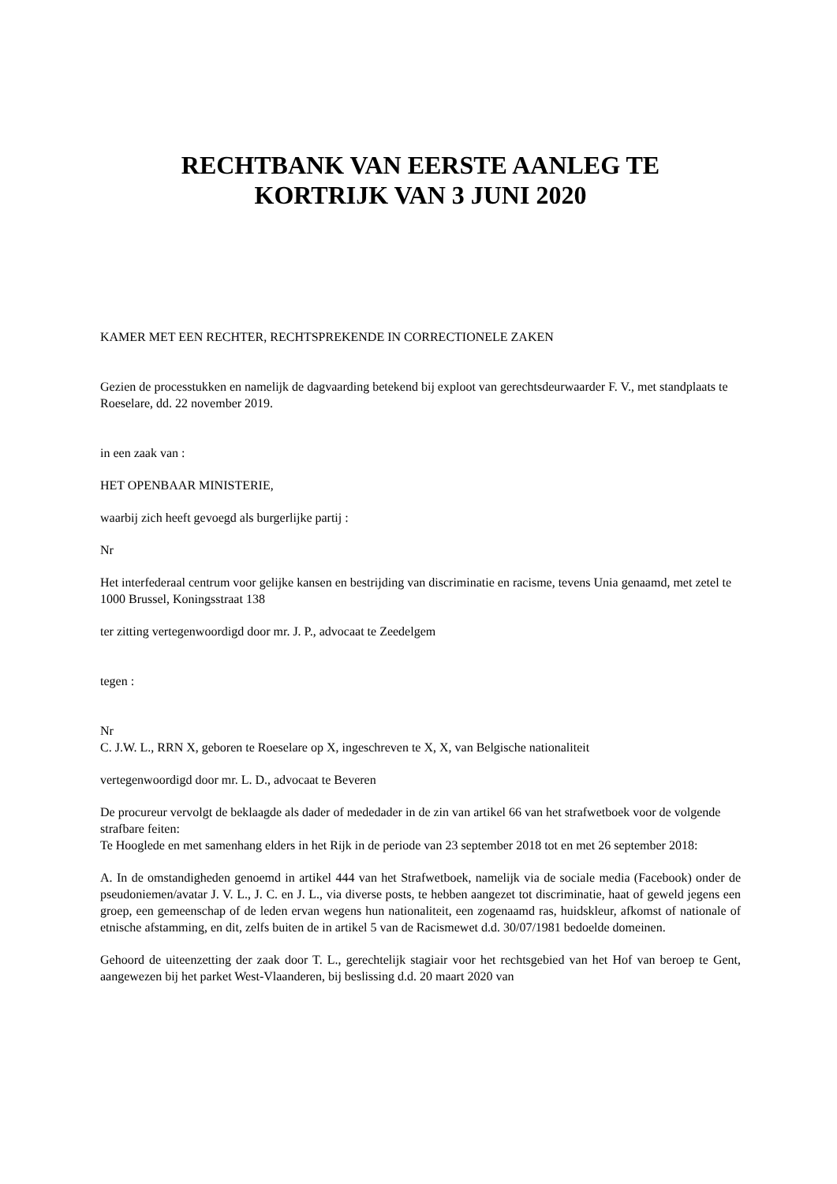RECHTBANK VAN EERSTE AANLEG TE
KORTRIJK VAN 3 JUNI 2020
KAMER MET EEN RECHTER, RECHTSPREKENDE IN CORRECTIONELE ZAKEN
Gezien de processtukken en namelijk de dagvaarding betekend bij exploot van gerechtsdeurwaarder F. V., met standplaats te Roeselare, dd. 22 november 2019.
in een zaak van :
HET OPENBAAR MINISTERIE,
waarbij zich heeft gevoegd als burgerlijke partij :
Nr
Het interfederaal centrum voor gelijke kansen en bestrijding van discriminatie en racisme, tevens Unia genaamd, met zetel te 1000 Brussel, Koningsstraat 138
ter zitting vertegenwoordigd door mr. J. P., advocaat te Zeedelgem
tegen :
Nr
C. J.W. L., RRN X, geboren te Roeselare op X, ingeschreven te X, X, van Belgische nationaliteit
vertegenwoordigd door mr. L. D., advocaat te Beveren
De procureur vervolgt de beklaagde als dader of mededader in de zin van artikel 66 van het strafwetboek voor de volgende strafbare feiten:
Te Hooglede en met samenhang elders in het Rijk in de periode van 23 september 2018 tot en met 26 september 2018:
A. In de omstandigheden genoemd in artikel 444 van het Strafwetboek, namelijk via de sociale media (Facebook) onder de pseudoniemen/avatar J. V. L., J. C. en J. L., via diverse posts, te hebben aangezet tot discriminatie, haat of geweld jegens een groep, een gemeenschap of de leden ervan wegens hun nationaliteit, een zogenaamd ras, huidskleur, afkomst of nationale of etnische afstamming, en dit, zelfs buiten de in artikel 5 van de Racismewet d.d. 30/07/1981 bedoelde domeinen.
Gehoord de uiteenzetting der zaak door T. L., gerechtelijk stagiair voor het rechtsgebied van het Hof van beroep te Gent, aangewezen bij het parket West-Vlaanderen, bij beslissing d.d. 20 maart 2020 van